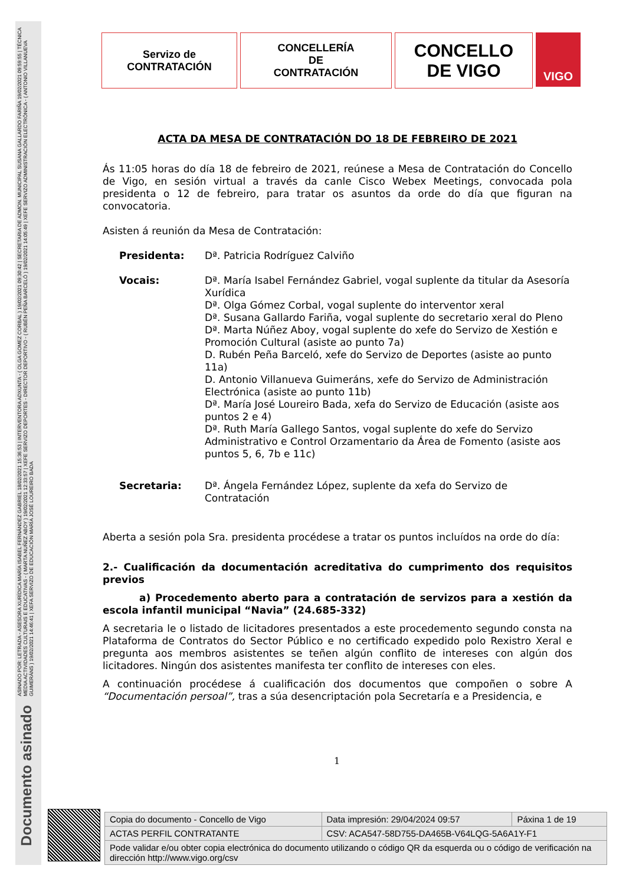ASINADO POR: LETRADA - ASESORA XURÍDICA MARÍA ISABEL FERNÁNDEZ GABRIEL 18/02/2021 15:36:53 | INTERVENTORA ADXUNTA - ( OLGA GOMEZ CORBAL ) 19/02/2021 09:30:42 | SECRETARIA DE ADMON. MUNICIPAL SUSANA GALLARDO FARIÑA 19/02/2021 09:59:55 | TÉCNICA MEDIA ACTIVIDADES CULTURAIS E EDUCATIVAS - ( MARTA NUÑEZ ABOY ) 19/02/2021 12:33:57 | XEFE SERVIZO DEPORTES - DIRECTOR DEPORTIVO - ( RUBÉN PEÑA BARCELÓ ) 19/02/2021 14:05:49 | XEFE SERVIZO ADMINISTRACIÓN ELECTRÓNICA - ( ANTONIO VILLANUEVA GUIMERÁNS ) 19/02/2021 14:46:41 | XEFA SERVIZO DE EDUCACIÓN MARÍA JOSÉ LOUREIRO BADA
Documento asinado
Servizo de
CONTRATACIÓN
CONCELLERÍA
DE
CONTRATACIÓN
CONCELLO
DE VIGO
VIGO
ACTA DA MESA DE CONTRATACIÓN DO 18 DE FEBREIRO DE 2021
Ás 11:05 horas do día 18 de febreiro de 2021, reúnese a Mesa de Contratación do Concello de Vigo, en sesión virtual a través da canle Cisco Webex Meetings, convocada pola presidenta o 12 de febreiro, para tratar os asuntos da orde do día que figuran na convocatoria.
Asisten á reunión da Mesa de Contratación:
Presidenta: Dª. Patricia Rodríguez Calviño
Vocais: Dª. María Isabel Fernández Gabriel, vogal suplente da titular da Asesoría Xurídica
Dª. Olga Gómez Corbal, vogal suplente do interventor xeral
Dª. Susana Gallardo Fariña, vogal suplente do secretario xeral do Pleno
Dª. Marta Núñez Aboy, vogal suplente do xefe do Servizo de Xestión e Promoción Cultural (asiste ao punto 7a)
D. Rubén Peña Barceló, xefe do Servizo de Deportes (asiste ao punto 11a)
D. Antonio Villanueva Guimeráns, xefe do Servizo de Administración Electrónica (asiste ao punto 11b)
Dª. María José Loureiro Bada, xefa do Servizo de Educación (asiste aos puntos 2 e 4)
Dª. Ruth María Gallego Santos, vogal suplente do xefe do Servizo Administrativo e Control Orzamentario da Área de Fomento (asiste aos puntos 5, 6, 7b e 11c)
Secretaria: Dª. Ángela Fernández López, suplente da xefa do Servizo de Contratación
Aberta a sesión pola Sra. presidenta procédese a tratar os puntos incluídos na orde do día:
2.- Cualificación da documentación acreditativa do cumprimento dos requisitos previos
a) Procedemento aberto para a contratación de servizos para a xestión da escola infantil municipal “Navia” (24.685-332)
A secretaria le o listado de licitadores presentados a este procedemento segundo consta na Plataforma de Contratos do Sector Público e no certificado expedido polo Rexistro Xeral e pregunta aos membros asistentes se teñen algún conflito de intereses con algún dos licitadores. Ningún dos asistentes manifesta ter conflito de intereses con eles.
A continuación procédese á cualificación dos documentos que compoñen o sobre A “Documentación persoal”, tras a súa desencriptación pola Secretaría e a Presidencia, e
1
| Copia do documento - Concello de Vigo | Data impresión: 29/04/2024 09:57 | Páxina 1 de 19 |
| ACTAS PERFIL CONTRATANTE | CSV: ACA547-58D755-DA465B-V64LQG-5A6A1Y-F1 | |
| Pode validar e/ou obter copia electrónica do documento utilizando o código QR da esquerda ou o código de verificación na dirección http://www.vigo.org/csv | | |